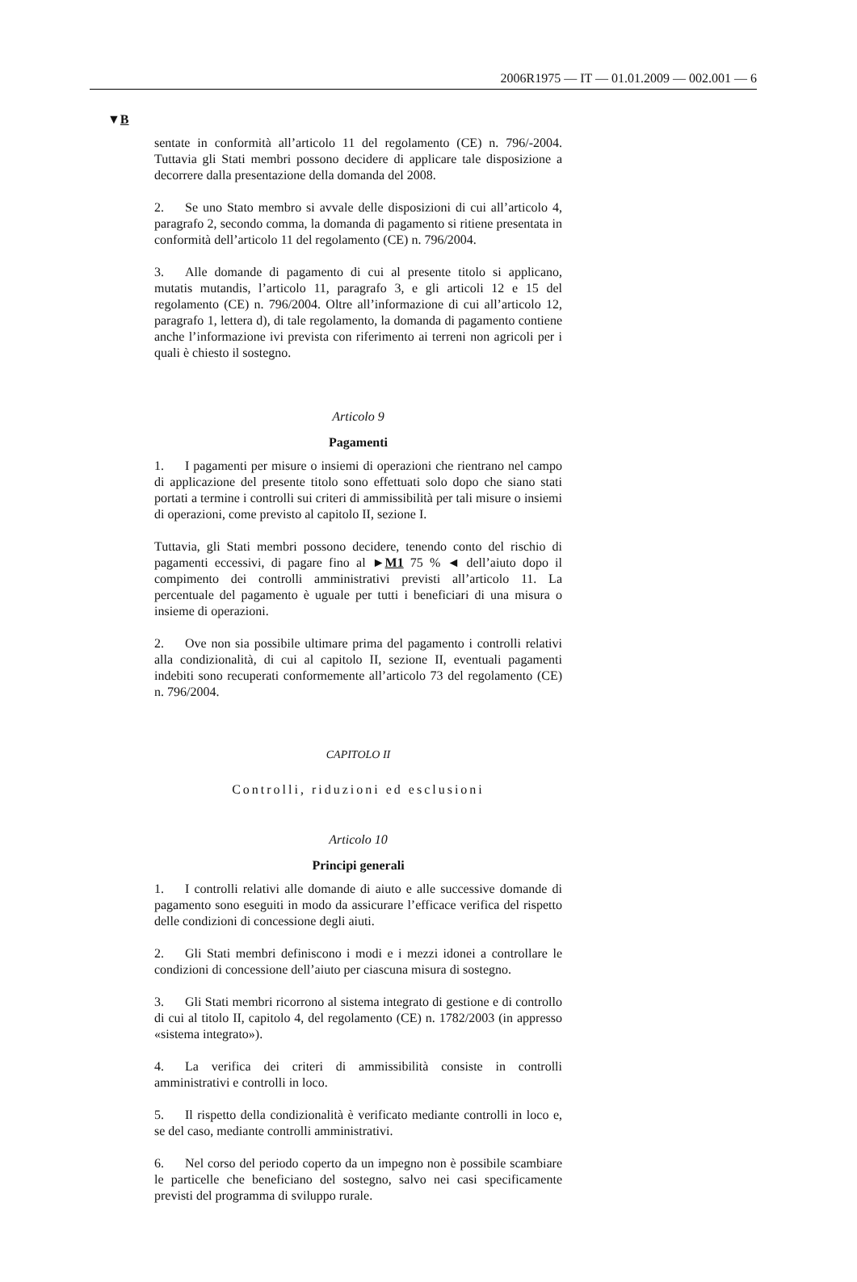2006R1975 — IT — 01.01.2009 — 002.001 — 6
▼B
sentate in conformità all’articolo 11 del regolamento (CE) n. 796/-2004. Tuttavia gli Stati membri possono decidere di applicare tale disposizione a decorrere dalla presentazione della domanda del 2008.
2. Se uno Stato membro si avvale delle disposizioni di cui all’articolo 4, paragrafo 2, secondo comma, la domanda di pagamento si ritiene presentata in conformità dell’articolo 11 del regolamento (CE) n. 796/2004.
3. Alle domande di pagamento di cui al presente titolo si applicano, mutatis mutandis, l’articolo 11, paragrafo 3, e gli articoli 12 e 15 del regolamento (CE) n. 796/2004. Oltre all’informazione di cui all’articolo 12, paragrafo 1, lettera d), di tale regolamento, la domanda di pagamento contiene anche l’informazione ivi prevista con riferimento ai terreni non agricoli per i quali è chiesto il sostegno.
Articolo 9
Pagamenti
1. I pagamenti per misure o insiemi di operazioni che rientrano nel campo di applicazione del presente titolo sono effettuati solo dopo che siano stati portati a termine i controlli sui criteri di ammissibilità per tali misure o insiemi di operazioni, come previsto al capitolo II, sezione I.
Tuttavia, gli Stati membri possono decidere, tenendo conto del rischio di pagamenti eccessivi, di pagare fino al ►M1 75 % ◄ dell’aiuto dopo il compimento dei controlli amministrativi previsti all’articolo 11. La percentuale del pagamento è uguale per tutti i beneficiari di una misura o insieme di operazioni.
2. Ove non sia possibile ultimare prima del pagamento i controlli relativi alla condizionalità, di cui al capitolo II, sezione II, eventuali pagamenti indebiti sono recuperati conformemente all’articolo 73 del regolamento (CE) n. 796/2004.
CAPITOLO II
Controlli, riduzioni ed esclusioni
Articolo 10
Principi generali
1. I controlli relativi alle domande di aiuto e alle successive domande di pagamento sono eseguiti in modo da assicurare l’efficace verifica del rispetto delle condizioni di concessione degli aiuti.
2. Gli Stati membri definiscono i modi e i mezzi idonei a controllare le condizioni di concessione dell’aiuto per ciascuna misura di sostegno.
3. Gli Stati membri ricorrono al sistema integrato di gestione e di controllo di cui al titolo II, capitolo 4, del regolamento (CE) n. 1782/2003 (in appresso «sistema integrato»).
4. La verifica dei criteri di ammissibilità consiste in controlli amministrativi e controlli in loco.
5. Il rispetto della condizionalità è verificato mediante controlli in loco e, se del caso, mediante controlli amministrativi.
6. Nel corso del periodo coperto da un impegno non è possibile scambiare le particelle che beneficiano del sostegno, salvo nei casi specificamente previsti del programma di sviluppo rurale.